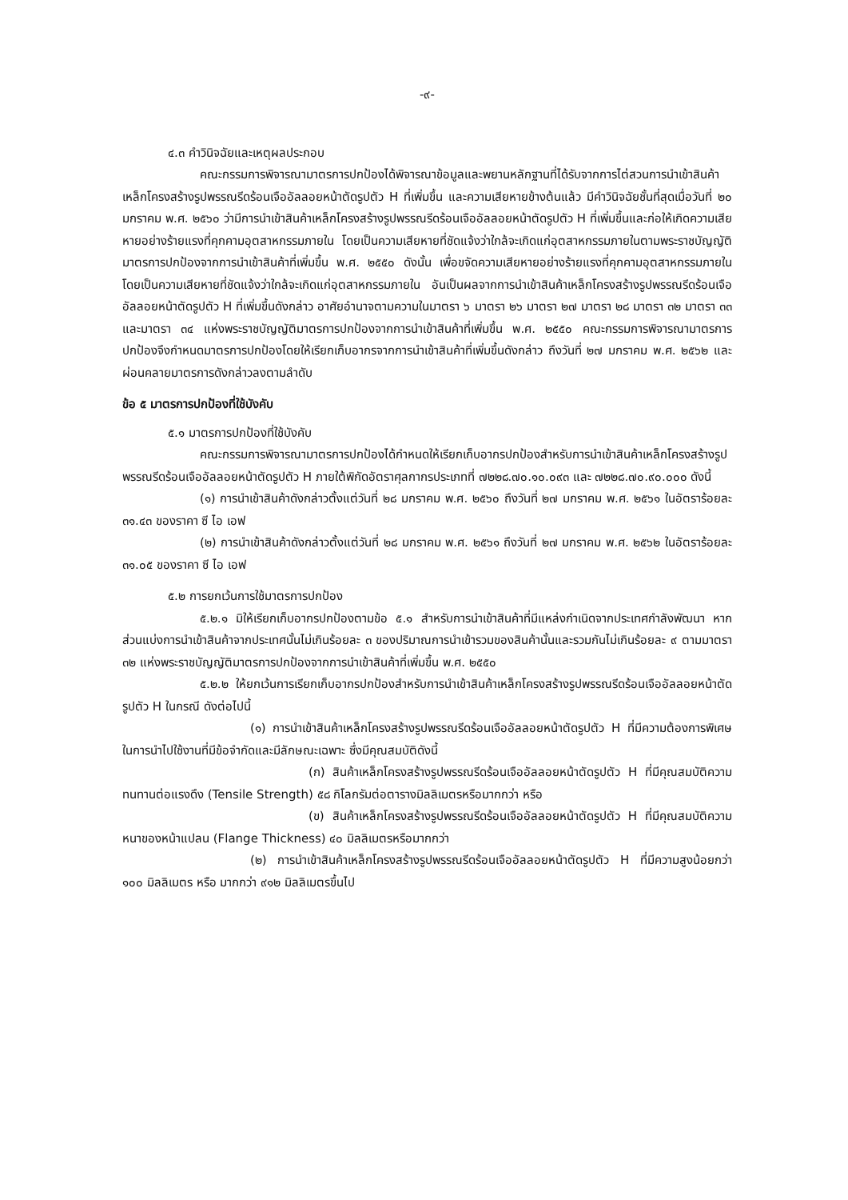-๙-
๔.๓ คำวินิจฉัยและเหตุผลประกอบ
คณะกรรมการพิจารณามาตรการปกป้องได้พิจารณาข้อมูลและพยานหลักฐานที่ได้รับจากการไต่สวนการนำเข้าสินค้าเหล็กโครงสร้างรูปพรรณรีดร้อนเจืออัลลอยหน้าตัดรูปตัว H ที่เพิ่มขึ้น และความเสียหายข้างต้นแล้ว มีคำวินิจฉัยชั้นที่สุดเมื่อวันที่ ๒๐ มกราคม พ.ศ. ๒๕๖๐ ว่ามีการนำเข้าสินค้าเหล็กโครงสร้างรูปพรรณรีดร้อนเจืออัลลอยหน้าตัดรูปตัว H ที่เพิ่มขึ้นและก่อให้เกิดความเสียหายอย่างร้ายแรงที่คุกคามอุตสาหกรรมภายใน โดยเป็นความเสียหายที่ชัดแจ้งว่าใกล้จะเกิดแก่อุตสาหกรรมภายในตามพระราชบัญญัติมาตรการปกป้องจากการนำเข้าสินค้าที่เพิ่มขึ้น พ.ศ. ๒๕๕๐ ดังนั้น เพื่อขจัดความเสียหายอย่างร้ายแรงที่คุกคามอุตสาหกรรมภายในโดยเป็นความเสียหายที่ชัดแจ้งว่าใกล้จะเกิดแก่อุตสาหกรรมภายใน อันเป็นผลจากการนำเข้าสินค้าเหล็กโครงสร้างรูปพรรณรีดร้อนเจืออัลลอยหน้าตัดรูปตัว H ที่เพิ่มขึ้นดังกล่าว อาศัยอำนาจตามความในมาตรา ๖ มาตรา ๒๖ มาตรา ๒๗ มาตรา ๒๘ มาตรา ๓๒ มาตรา ๓๓ และมาตรา ๓๔ แห่งพระราชบัญญัติมาตรการปกป้องจากการนำเข้าสินค้าที่เพิ่มขึ้น พ.ศ. ๒๕๕๐ คณะกรรมการพิจารณามาตรการปกป้องจึงกำหนดมาตรการปกป้องโดยให้เรียกเก็บอากรจากการนำเข้าสินค้าที่เพิ่มขึ้นดังกล่าว ถึงวันที่ ๒๗ มกราคม พ.ศ. ๒๕๖๒ และผ่อนคลายมาตรการดังกล่าวลงตามลำดับ
ข้อ ๕ มาตรการปกป้องที่ใช้บังคับ
๕.๑ มาตรการปกป้องที่ใช้บังคับ
คณะกรรมการพิจารณามาตรการปกป้องได้กำหนดให้เรียกเก็บอากรปกป้องสำหรับการนำเข้าสินค้าเหล็กโครงสร้างรูปพรรณรีดร้อนเจืออัลลอยหน้าตัดรูปตัว H ภายใต้พิกัดอัตราศุลกากรประเภทที่ ๗๒๒๘.๗๐.๑๐.๐๙๓ และ ๗๒๒๘.๗๐.๙๐.๐๐๐ ดังนี้
(๑) การนำเข้าสินค้าดังกล่าวตั้งแต่วันที่ ๒๘ มกราคม พ.ศ. ๒๕๖๐ ถึงวันที่ ๒๗ มกราคม พ.ศ. ๒๕๖๑ ในอัตราร้อยละ ๓๑.๔๓ ของราคา ซี ไอ เอฟ
(๒) การนำเข้าสินค้าดังกล่าวตั้งแต่วันที่ ๒๘ มกราคม พ.ศ. ๒๕๖๑ ถึงวันที่ ๒๗ มกราคม พ.ศ. ๒๕๖๒ ในอัตราร้อยละ ๓๑.๐๕ ของราคา ซี ไอ เอฟ
๕.๒ การยกเว้นการใช้มาตรการปกป้อง
๕.๒.๑ มิให้เรียกเก็บอากรปกป้องตามข้อ ๕.๑ สำหรับการนำเข้าสินค้าที่มีแหล่งกำเนิดจากประเทศกำลังพัฒนา หากส่วนแบ่งการนำเข้าสินค้าจากประเทศนั้นไม่เกินร้อยละ ๓ ของปริมาณการนำเข้ารวมของสินค้านั้นและรวมกันไม่เกินร้อยละ ๙ ตามมาตรา ๓๒ แห่งพระราชบัญญัติมาตรการปกป้องจากการนำเข้าสินค้าที่เพิ่มขึ้น พ.ศ. ๒๕๕๐
๕.๒.๒ ให้ยกเว้นการเรียกเก็บอากรปกป้องสำหรับการนำเข้าสินค้าเหล็กโครงสร้างรูปพรรณรีดร้อนเจืออัลลอยหน้าตัดรูปตัว H ในกรณี ดังต่อไปนี้
(๑) การนำเข้าสินค้าเหล็กโครงสร้างรูปพรรณรีดร้อนเจืออัลลอยหน้าตัดรูปตัว H ที่มีความต้องการพิเศษในการนำไปใช้งานที่มีข้อจำกัดและมีลักษณะเฉพาะ ซึ่งมีคุณสมบัติดังนี้
(ก) สินค้าเหล็กโครงสร้างรูปพรรณรีดร้อนเจืออัลลอยหน้าตัดรูปตัว H ที่มีคุณสมบัติความทนทานต่อแรงดึง (Tensile Strength) ๕๘ กิโลกรัมต่อตารางมิลลิเมตรหรือมากกว่า หรือ
(ข) สินค้าเหล็กโครงสร้างรูปพรรณรีดร้อนเจืออัลลอยหน้าตัดรูปตัว H ที่มีคุณสมบัติความหนาของหน้าแปลน (Flange Thickness) ๔๐ มิลลิเมตรหรือมากกว่า
(๒) การนำเข้าสินค้าเหล็กโครงสร้างรูปพรรณรีดร้อนเจืออัลลอยหน้าตัดรูปตัว H ที่มีความสูงน้อยกว่า ๑๐๐ มิลลิเมตร หรือ มากกว่า ๙๑๒ มิลลิเมตรขึ้นไป